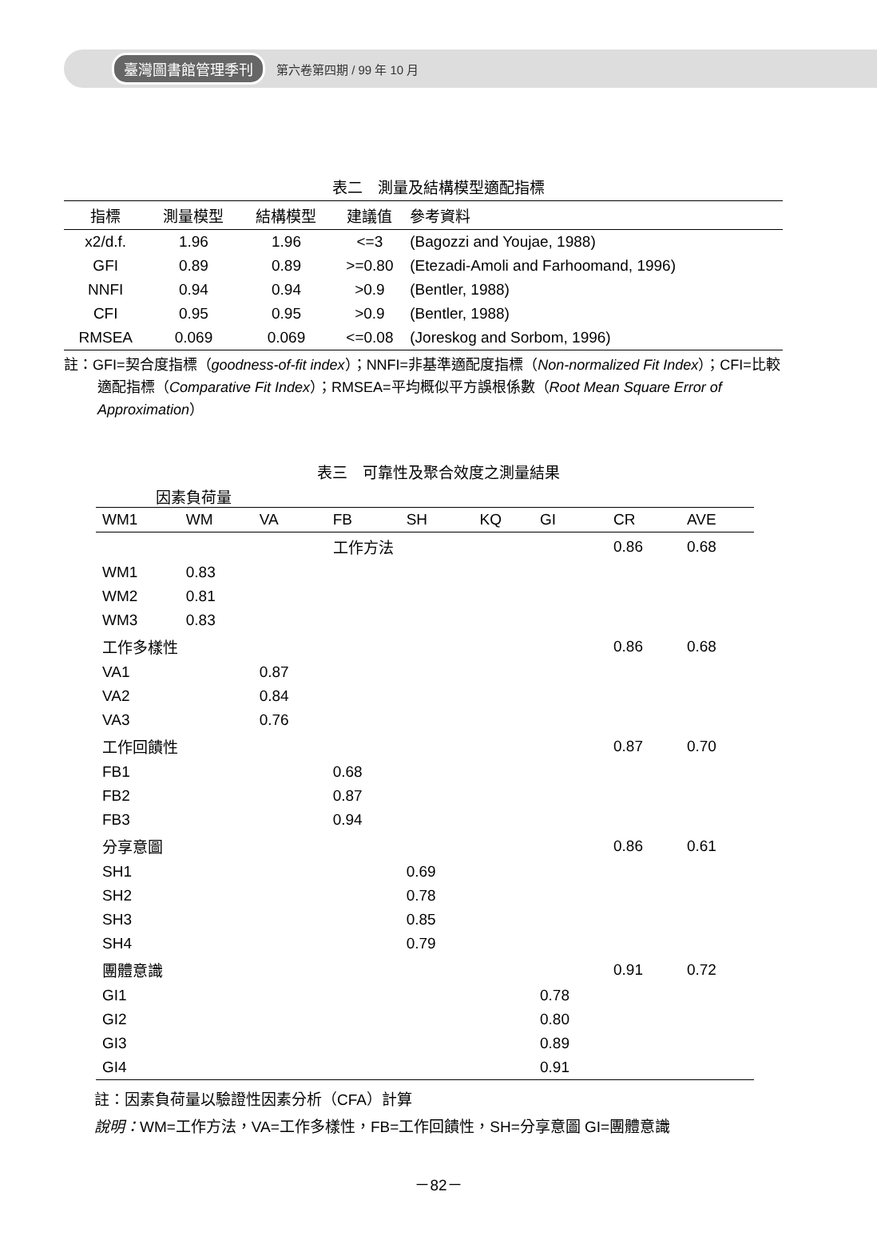臺灣圖書館管理季刊 第六卷第四期 / 99 年 10 月
表二　測量及結構模型適配指標
| 指標 | 測量模型 | 結構模型 | 建議值 | 參考資料 |
| --- | --- | --- | --- | --- |
| x2/d.f. | 1.96 | 1.96 | <=3 | (Bagozzi and Youjae, 1988) |
| GFI | 0.89 | 0.89 | >=0.80 | (Etezadi-Amoli and Farhoomand, 1996) |
| NNFI | 0.94 | 0.94 | >0.9 | (Bentler, 1988) |
| CFI | 0.95 | 0.95 | >0.9 | (Bentler, 1988) |
| RMSEA | 0.069 | 0.069 | <=0.08 | (Joreskog and Sorbom, 1996) |
註：GFI=契合度指標（goodness-of-fit index）；NNFI=非基準適配度指標（Non-normalized Fit Index）；CFI=比較適配指標（Comparative Fit Index）；RMSEA=平均概似平方誤根係數（Root Mean Square Error of Approximation）
表三　可靠性及聚合效度之測量結果
因素負荷量
| WM1 | WM | VA | FB | SH | KQ | GI | CR | AVE |
| | | 工作方法 | | | | | 0.86 | 0.68 |
| WM1 | 0.83 | | | | | | | |
| WM2 | 0.81 | | | | | | | |
| WM3 | 0.83 | | | | | | | |
| 工作多樣性 | | | | | | | 0.86 | 0.68 |
| VA1 | | 0.87 | | | | | | |
| VA2 | | 0.84 | | | | | | |
| VA3 | | 0.76 | | | | | | |
| 工作回饋性 | | | | | | | 0.87 | 0.70 |
| FB1 | | | 0.68 | | | | | |
| FB2 | | | 0.87 | | | | | |
| FB3 | | | 0.94 | | | | | |
| 分享意圖 | | | | | | | 0.86 | 0.61 |
| SH1 | | | | 0.69 | | | | |
| SH2 | | | | 0.78 | | | | |
| SH3 | | | | 0.85 | | | | |
| SH4 | | | | 0.79 | | | | |
| 團體意識 | | | | | | | 0.91 | 0.72 |
| GI1 | | | | | | 0.78 | | |
| GI2 | | | | | | 0.80 | | |
| GI3 | | | | | | 0.89 | | |
| GI4 | | | | | | 0.91 | | |
註：因素負荷量以驗證性因素分析（CFA）計算
說明：WM=工作方法，VA=工作多樣性，FB=工作回饋性，SH=分享意圖 GI=團體意識
－82－